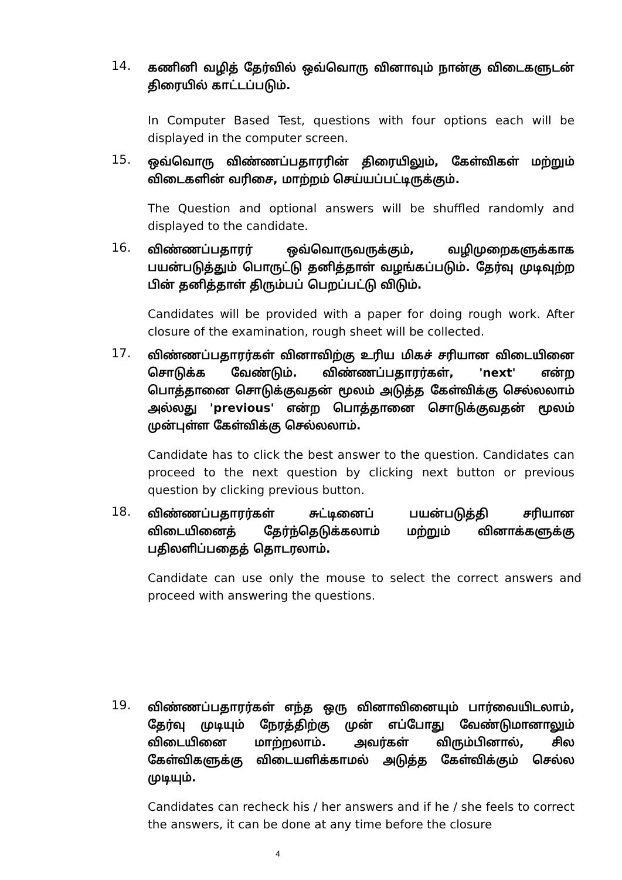14.
கணினி வழித் தேர்வில் ஒவ்வொரு வினாவும் நான்கு விடைகளுடன் திரையில் காட்டப்படும்.
In Computer Based Test, questions with four options each will be displayed in the computer screen.
15.
ஒவ்வொரு விண்ணப்பதாரரின் திரையிலும், கேள்விகள் மற்றும் விடைகளின் வரிசை, மாற்றம் செய்யப்பட்டிருக்கும்.
The Question and optional answers will be shuffled randomly and displayed to the candidate.
16.
விண்ணப்பதாரர் ஒவ்வொருவருக்கும், வழிமுறைகளுக்காக பயன்படுத்தும் பொருட்டு தனித்தாள் வழங்கப்படும். தேர்வு முடிவுற்ற பின் தனித்தாள் திரும்பப் பெறப்பட்டு விடும்.
Candidates will be provided with a paper for doing rough work. After closure of the examination, rough sheet will be collected.
17.
விண்ணப்பதாரர்கள் வினாவிற்கு உரிய மிகச் சரியான விடையினை சொடுக்க வேண்டும். விண்ணப்பதாரர்கள், 'next' என்ற பொத்தானை சொடுக்குவதன் மூலம் அடுத்த கேள்விக்கு செல்லலாம் அல்லது 'previous' என்ற பொத்தானை சொடுக்குவதன் மூலம் முன்புள்ள கேள்விக்கு செல்லலாம்.
Candidate has to click the best answer to the question. Candidates can proceed to the next question by clicking next button or previous question by clicking previous button.
18.
விண்ணப்பதாரர்கள் சுட்டினைப் பயன்படுத்தி சரியான விடையினைத் தேர்ந்தெடுக்கலாம் மற்றும் வினாக்களுக்கு பதிலளிப்பதைத் தொடரலாம்.
Candidate can use only the mouse to select the correct answers and proceed with answering the questions.
19.
விண்ணப்பதாரர்கள் எந்த ஒரு வினாவினையும் பார்வையிடலாம், தேர்வு முடியும் நேரத்திற்கு முன் எப்போது வேண்டுமானாலும் விடையினை மாற்றலாம். அவர்கள் விரும்பினால், சில கேள்விகளுக்கு விடையளிக்காமல் அடுத்த கேள்விக்கும் செல்ல முடியும்.
Candidates can recheck his / her answers and if he / she feels to correct the answers, it can be done at any time before the closure
4